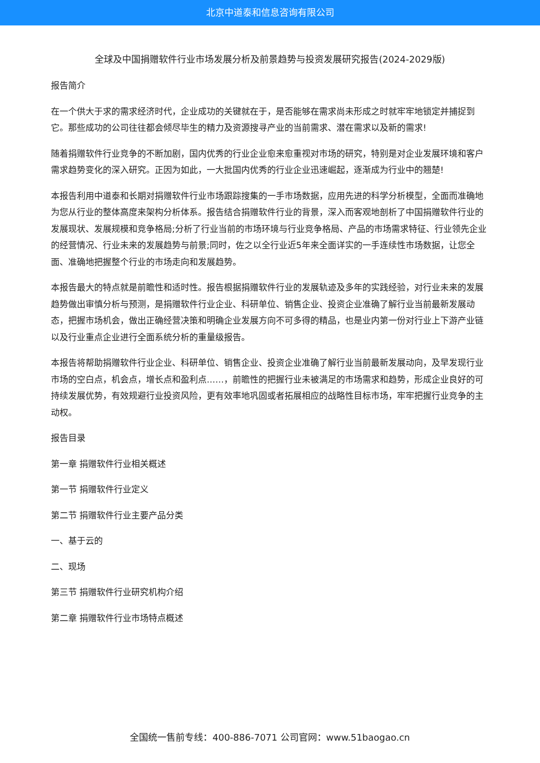北京中道泰和信息咨询有限公司
全球及中国捐赠软件行业市场发展分析及前景趋势与投资发展研究报告(2024-2029版)
报告简介
在一个供大于求的需求经济时代，企业成功的关键就在于，是否能够在需求尚未形成之时就牢牢地锁定并捕捉到它。那些成功的公司往往都会倾尽毕生的精力及资源搜寻产业的当前需求、潜在需求以及新的需求!
随着捐赠软件行业竞争的不断加剧，国内优秀的行业企业愈来愈重视对市场的研究，特别是对企业发展环境和客户需求趋势变化的深入研究。正因为如此，一大批国内优秀的行业企业迅速崛起，逐渐成为行业中的翘楚!
本报告利用中道泰和长期对捐赠软件行业市场跟踪搜集的一手市场数据，应用先进的科学分析模型，全面而准确地为您从行业的整体高度来架构分析体系。报告结合捐赠软件行业的背景，深入而客观地剖析了中国捐赠软件行业的发展现状、发展规模和竞争格局;分析了行业当前的市场环境与行业竞争格局、产品的市场需求特征、行业领先企业的经营情况、行业未来的发展趋势与前景;同时，佐之以全行业近5年来全面详实的一手连续性市场数据，让您全面、准确地把握整个行业的市场走向和发展趋势。
本报告最大的特点就是前瞻性和适时性。报告根据捐赠软件行业的发展轨迹及多年的实践经验，对行业未来的发展趋势做出审慎分析与预测，是捐赠软件行业企业、科研单位、销售企业、投资企业准确了解行业当前最新发展动态，把握市场机会，做出正确经营决策和明确企业发展方向不可多得的精品，也是业内第一份对行业上下游产业链以及行业重点企业进行全面系统分析的重量级报告。
本报告将帮助捐赠软件行业企业、科研单位、销售企业、投资企业准确了解行业当前最新发展动向，及早发现行业市场的空白点，机会点，增长点和盈利点……，前瞻性的把握行业未被满足的市场需求和趋势，形成企业良好的可持续发展优势，有效规避行业投资风险，更有效率地巩固或者拓展相应的战略性目标市场，牢牢把握行业竞争的主动权。
报告目录
第一章 捐赠软件行业相关概述
第一节 捐赠软件行业定义
第二节 捐赠软件行业主要产品分类
一、基于云的
二、现场
第三节 捐赠软件行业研究机构介绍
第二章 捐赠软件行业市场特点概述
全国统一售前专线：400-886-7071 公司官网：www.51baogao.cn